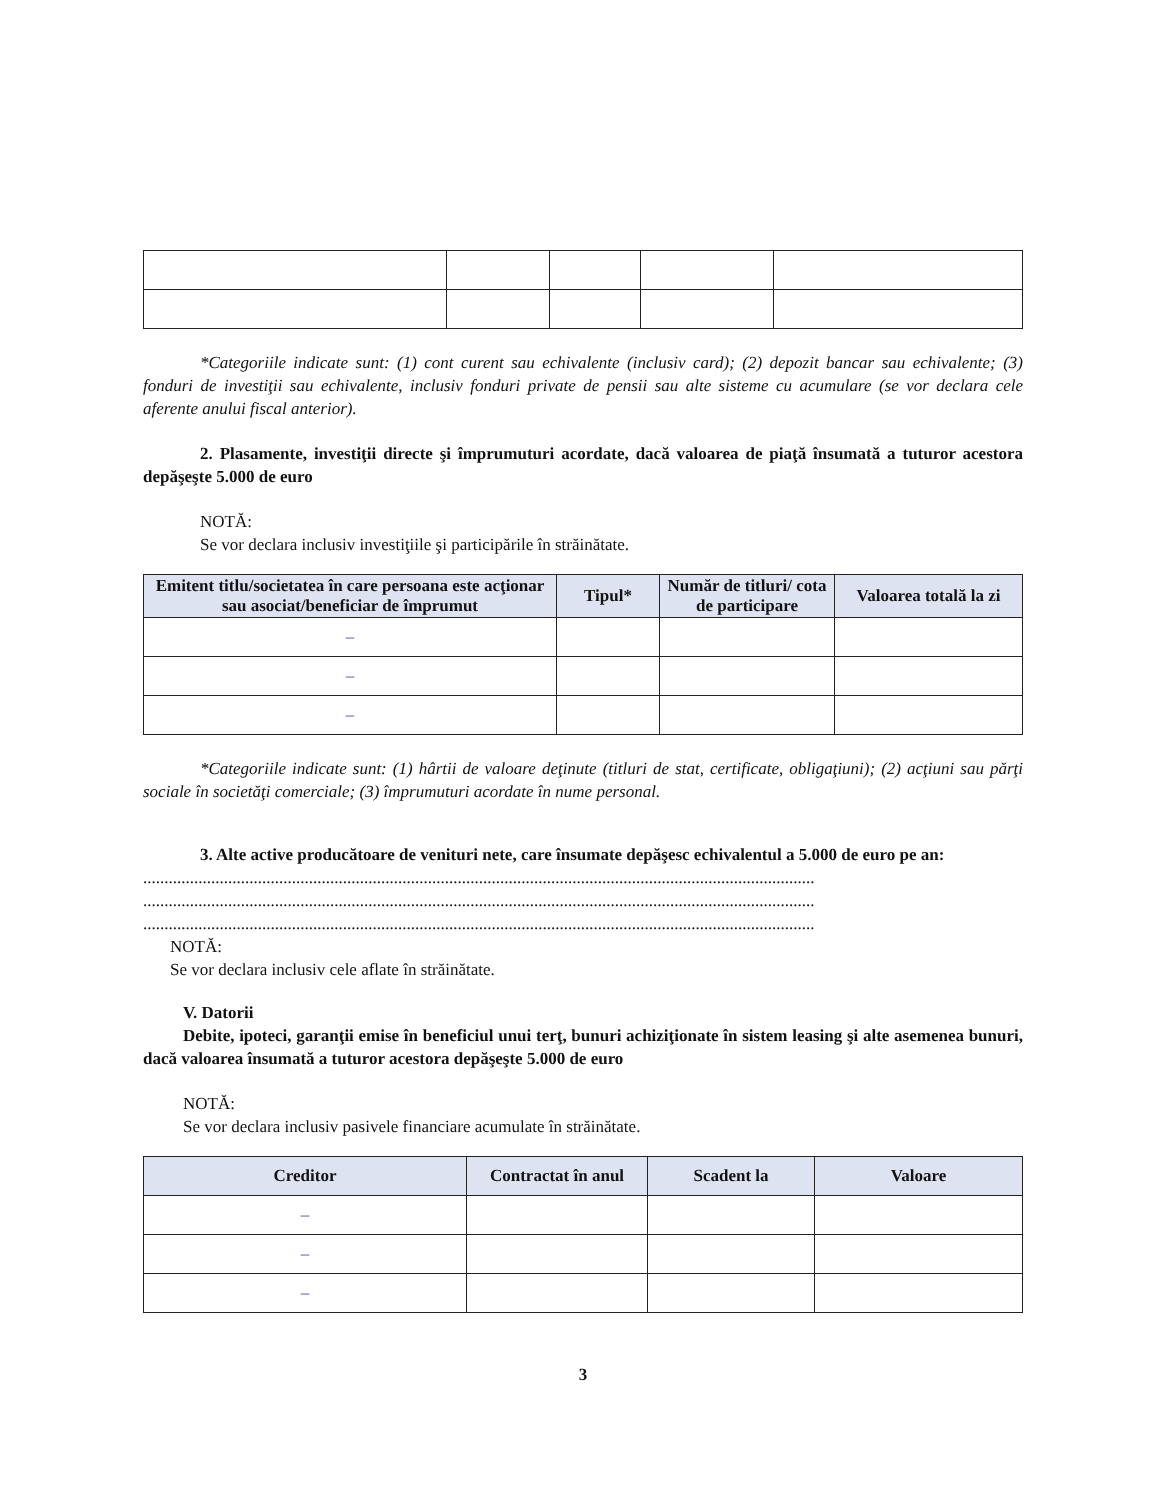*Categoriile indicate sunt: (1) cont curent sau echivalente (inclusiv card); (2) depozit bancar sau echivalente; (3) fonduri de investiţii sau echivalente, inclusiv fonduri private de pensii sau alte sisteme cu acumulare (se vor declara cele aferente anului fiscal anterior).
2. Plasamente, investiţii directe şi împrumuturi acordate, dacă valoarea de piaţă însumată a tuturor acestora depăşeşte 5.000 de euro
NOTĂ:
Se vor declara inclusiv investiţiile şi participările în străinătate.
| Emitent titlu/societatea în care persoana este acţionar sau asociat/beneficiar de împrumut | Tipul* | Număr de titluri/ cota de participare | Valoarea totală la zi |
| --- | --- | --- | --- |
| – | | | |
| – | | | |
| – | | | |
*Categoriile indicate sunt: (1) hârtii de valoare deţinute (titluri de stat, certificate, obligaţiuni); (2) acţiuni sau părţi sociale în societăţi comerciale; (3) împrumuturi acordate în nume personal.
3. Alte active producătoare de venituri nete, care însumate depăşesc echivalentul a 5.000 de euro pe an:
..............................................................................................................................................................
..............................................................................................................................................................
..............................................................................................................................................................
NOTĂ:
Se vor declara inclusiv cele aflate în străinătate.
V. Datorii
Debite, ipoteci, garanţii emise în beneficiul unui terţ, bunuri achiziţionate în sistem leasing şi alte asemenea bunuri, dacă valoarea însumată a tuturor acestora depăşeşte 5.000 de euro
NOTĂ:
Se vor declara inclusiv pasivele financiare acumulate în străinătate.
| Creditor | Contractat în anul | Scadent la | Valoare |
| --- | --- | --- | --- |
| – | | | |
| – | | | |
| – | | | |
3